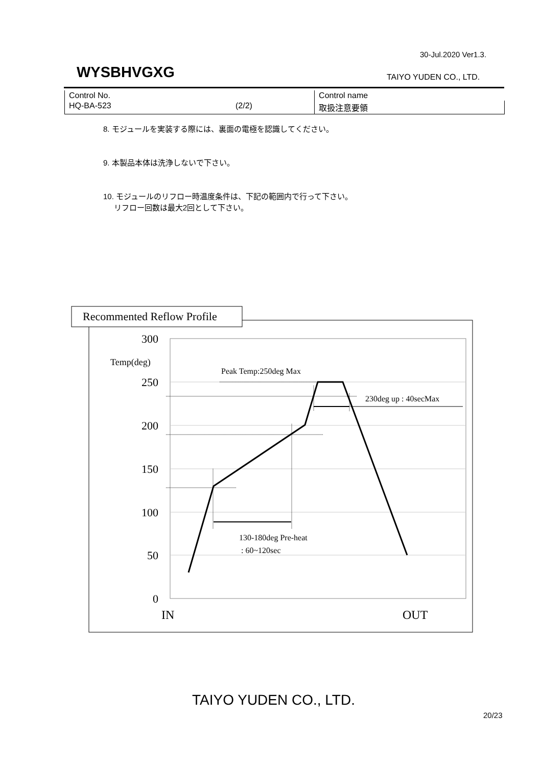30-Jul.2020 Ver1.3.
WYSBHVGXG TAIYO YUDEN CO., LTD.
| Control No. | | Control name |
| HQ-BA-523 | (2/2) | 取扱注意要領 |
8. モジュールを実装する際には、裏面の電極を認識してください。
9. 本製品本体は洗浄しないで下さい。
10. モジュールのリフロー時温度条件は、下記の範囲内で行って下さい。
リフロー回数は最大2回として下さい。
Recommented Reflow Profile
300
250
200
150
100
50
0
Temp(deg)
IN
OUT
Peak Temp:250deg Max
230deg up : 40secMax
130-180deg Pre-heat
: 60~120sec
TAIYO YUDEN CO., LTD.
20/23